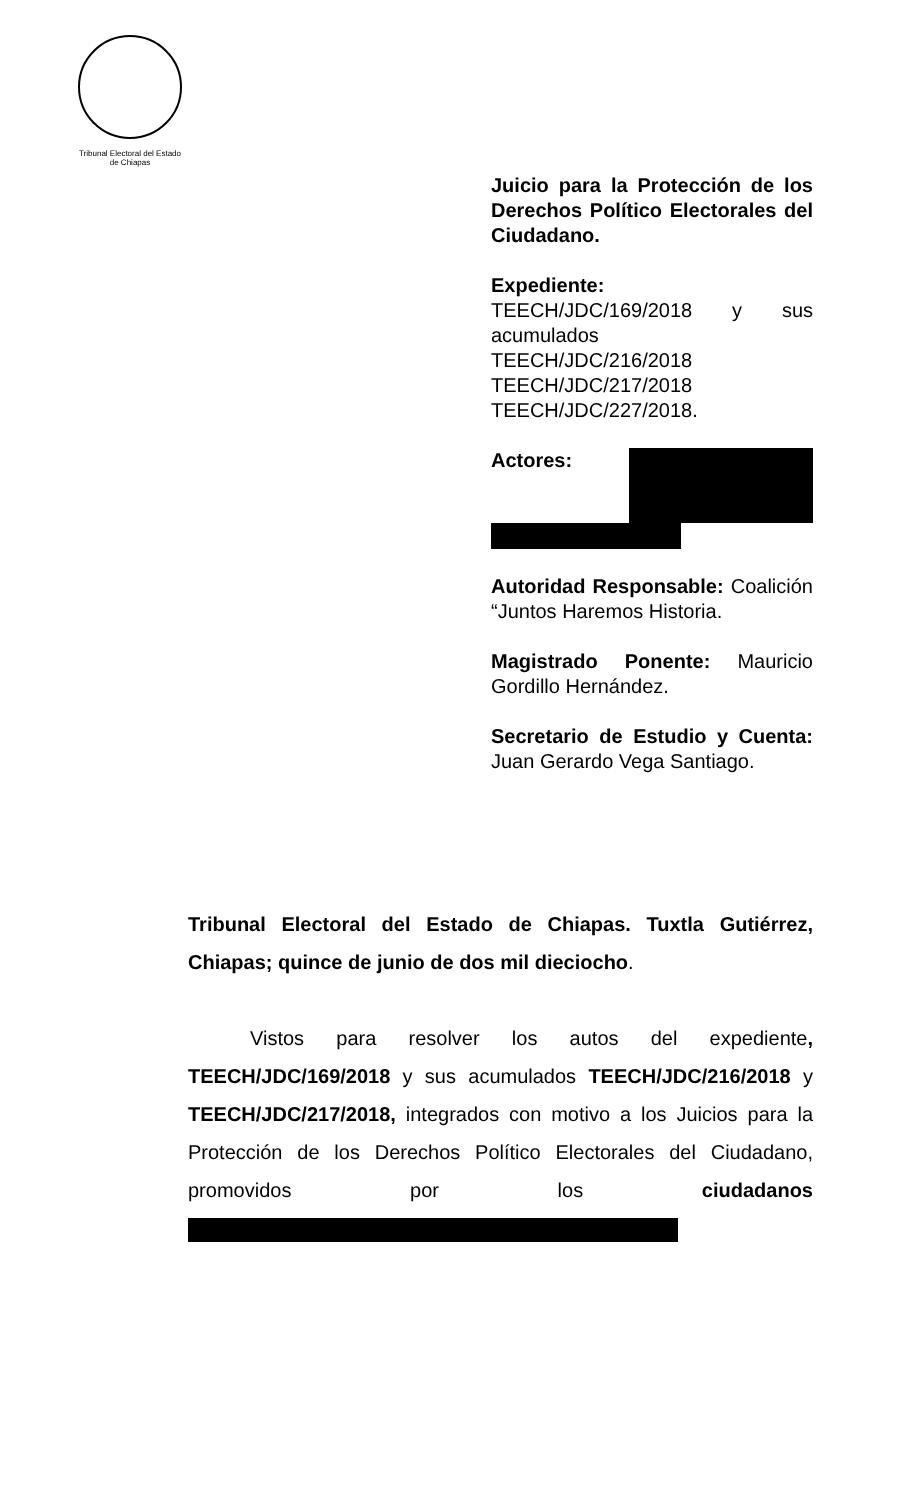Tribunal Electoral del Estado
de Chiapas
Juicio para la Protección de los Derechos Político Electorales del Ciudadano.
Expediente:
TEECH/JDC/169/2018 y sus acumulados
TEECH/JDC/216/2018
TEECH/JDC/217/2018
TEECH/JDC/227/2018.
Actores:
Autoridad Responsable: Coalición “Juntos Haremos Historia.
Magistrado Ponente: Mauricio Gordillo Hernández.
Secretario de Estudio y Cuenta: Juan Gerardo Vega Santiago.
Tribunal Electoral del Estado de Chiapas. Tuxtla Gutiérrez, Chiapas; quince de junio de dos mil dieciocho.
Vistos para resolver los autos del expediente, TEECH/JDC/169/2018 y sus acumulados TEECH/JDC/216/2018 y TEECH/JDC/217/2018, integrados con motivo a los Juicios para la Protección de los Derechos Político Electorales del Ciudadano, promovidos por los ciudadanos